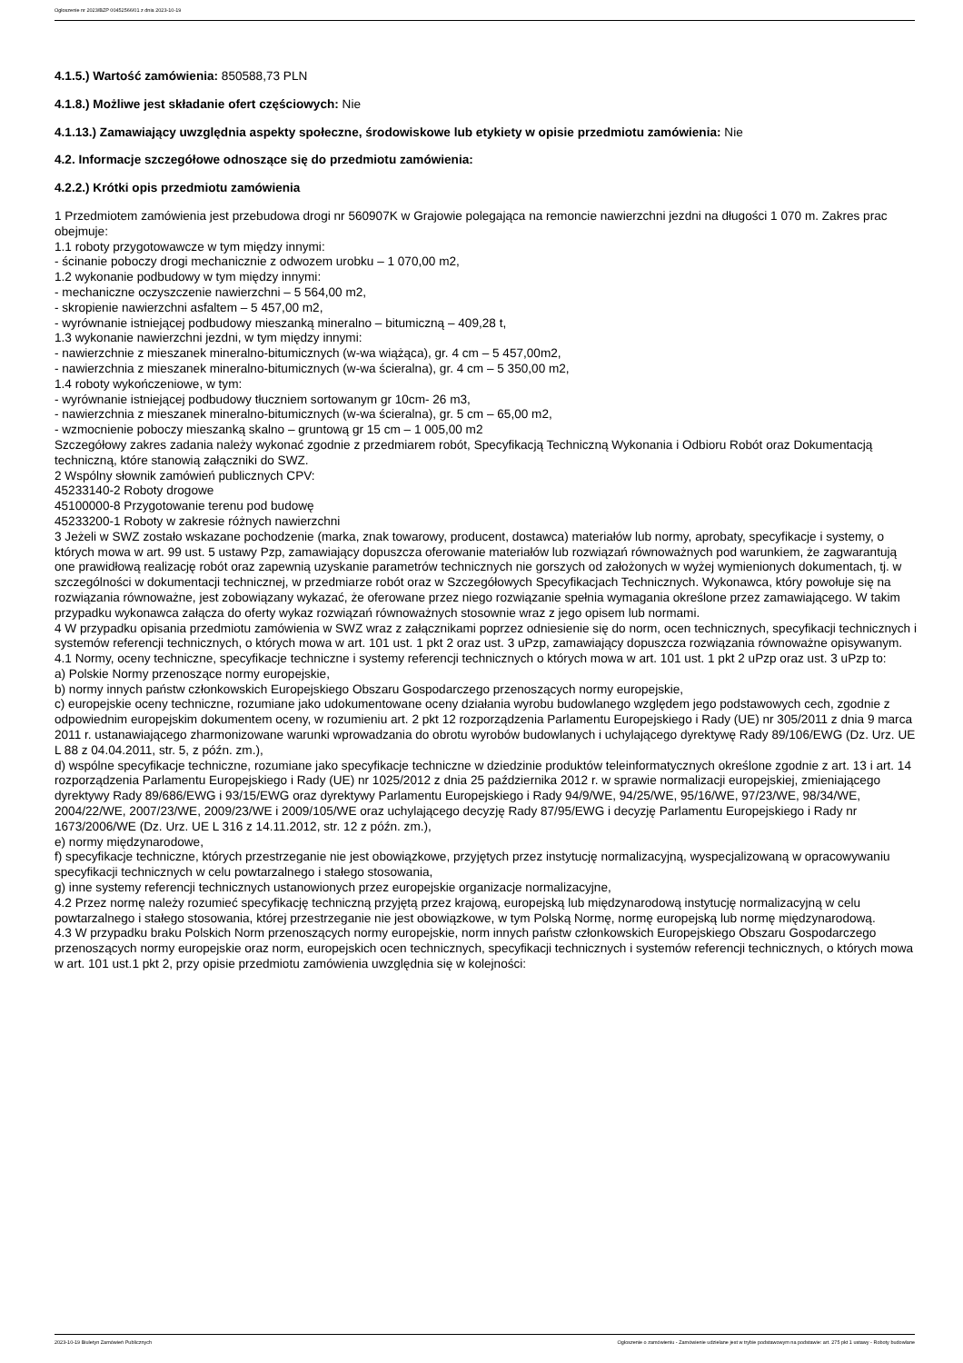Ogłoszenie nr 2023/BZP 00452566/01 z dnia 2023-10-19
4.1.5.) Wartość zamówienia: 850588,73 PLN
4.1.8.) Możliwe jest składanie ofert częściowych: Nie
4.1.13.) Zamawiający uwzględnia aspekty społeczne, środowiskowe lub etykiety w opisie przedmiotu zamówienia: Nie
4.2. Informacje szczegółowe odnoszące się do przedmiotu zamówienia:
4.2.2.) Krótki opis przedmiotu zamówienia
1 Przedmiotem zamówienia jest przebudowa drogi nr 560907K w Grajowie polegająca na remoncie nawierzchni jezdni na długości 1 070 m. Zakres prac obejmuje:
1.1 roboty przygotowawcze w tym między innymi:
- ścinanie poboczy drogi mechanicznie z odwozem urobku – 1 070,00 m2,
1.2 wykonanie podbudowy w tym między innymi:
- mechaniczne oczyszczenie nawierzchni – 5 564,00 m2,
- skropienie nawierzchni asfaltem – 5 457,00 m2,
- wyrównanie istniejącej podbudowy mieszanką mineralno – bitumiczną – 409,28 t,
1.3 wykonanie nawierzchni jezdni, w tym między innymi:
- nawierzchnie z mieszanek mineralno-bitumicznych (w-wa wiążąca), gr. 4 cm – 5 457,00m2,
- nawierzchnia z mieszanek mineralno-bitumicznych (w-wa ścieralna), gr. 4 cm – 5 350,00 m2,
1.4 roboty wykończeniowe, w tym:
- wyrównanie istniejącej podbudowy tłuczniem sortowanym gr 10cm- 26 m3,
- nawierzchnia z mieszanek mineralno-bitumicznych (w-wa ścieralna), gr. 5 cm – 65,00 m2,
- wzmocnienie poboczy mieszanką skalno – gruntową gr 15 cm – 1 005,00 m2
Szczegółowy zakres zadania należy wykonać zgodnie z przedmiarem robót, Specyfikacją Techniczną Wykonania i Odbioru Robót oraz Dokumentacją techniczną, które stanowią załączniki do SWZ.
2 Wspólny słownik zamówień publicznych CPV:
45233140-2 Roboty drogowe
45100000-8 Przygotowanie terenu pod budowę
45233200-1 Roboty w zakresie różnych nawierzchni
3 Jeżeli w SWZ zostało wskazane pochodzenie (marka, znak towarowy, producent, dostawca) materiałów lub normy, aprobaty, specyfikacje i systemy, o których mowa w art. 99 ust. 5 ustawy Pzp, zamawiający dopuszcza oferowanie materiałów lub rozwiązań równoważnych pod warunkiem, że zagwarantują one prawidłową realizację robót oraz zapewnią uzyskanie parametrów technicznych nie gorszych od założonych w wyżej wymienionych dokumentach, tj. w szczególności w dokumentacji technicznej, w przedmiarze robót oraz w Szczegółowych Specyfikacjach Technicznych. Wykonawca, który powołuje się na rozwiązania równoważne, jest zobowiązany wykazać, że oferowane przez niego rozwiązanie spełnia wymagania określone przez zamawiającego. W takim przypadku wykonawca załącza do oferty wykaz rozwiązań równoważnych stosownie wraz z jego opisem lub normami.
4 W przypadku opisania przedmiotu zamówienia w SWZ wraz z załącznikami poprzez odniesienie się do norm, ocen technicznych, specyfikacji technicznych i systemów referencji technicznych, o których mowa w art. 101 ust. 1 pkt 2 oraz ust. 3 uPzp, zamawiający dopuszcza rozwiązania równoważne opisywanym.
4.1 Normy, oceny techniczne, specyfikacje techniczne i systemy referencji technicznych o których mowa w art. 101 ust. 1 pkt 2 uPzp oraz ust. 3 uPzp to:
a) Polskie Normy przenoszące normy europejskie,
b) normy innych państw członkowskich Europejskiego Obszaru Gospodarczego przenoszących normy europejskie,
c) europejskie oceny techniczne, rozumiane jako udokumentowane oceny działania wyrobu budowlanego względem jego podstawowych cech, zgodnie z odpowiednim europejskim dokumentem oceny, w rozumieniu art. 2 pkt 12 rozporządzenia Parlamentu Europejskiego i Rady (UE) nr 305/2011 z dnia 9 marca 2011 r. ustanawiającego zharmonizowane warunki wprowadzania do obrotu wyrobów budowlanych i uchylającego dyrektywę Rady 89/106/EWG (Dz. Urz. UE L 88 z 04.04.2011, str. 5, z późn. zm.),
d) wspólne specyfikacje techniczne, rozumiane jako specyfikacje techniczne w dziedzinie produktów teleinformatycznych określone zgodnie z art. 13 i art. 14 rozporządzenia Parlamentu Europejskiego i Rady (UE) nr 1025/2012 z dnia 25 października 2012 r. w sprawie normalizacji europejskiej, zmieniającego dyrektywy Rady 89/686/EWG i 93/15/EWG oraz dyrektywy Parlamentu Europejskiego i Rady 94/9/WE, 94/25/WE, 95/16/WE, 97/23/WE, 98/34/WE, 2004/22/WE, 2007/23/WE, 2009/23/WE i 2009/105/WE oraz uchylającego decyzję Rady 87/95/EWG i decyzję Parlamentu Europejskiego i Rady nr 1673/2006/WE (Dz. Urz. UE L 316 z 14.11.2012, str. 12 z późn. zm.),
e) normy międzynarodowe,
f) specyfikacje techniczne, których przestrzeganie nie jest obowiązkowe, przyjętych przez instytucję normalizacyjną, wyspecjalizowaną w opracowywaniu specyfikacji technicznych w celu powtarzalnego i stałego stosowania,
g) inne systemy referencji technicznych ustanowionych przez europejskie organizacje normalizacyjne,
4.2 Przez normę należy rozumieć specyfikację techniczną przyjętą przez krajową, europejską lub międzynarodową instytucję normalizacyjną w celu powtarzalnego i stałego stosowania, której przestrzeganie nie jest obowiązkowe, w tym Polską Normę, normę europejską lub normę międzynarodową.
4.3 W przypadku braku Polskich Norm przenoszących normy europejskie, norm innych państw członkowskich Europejskiego Obszaru Gospodarczego przenoszących normy europejskie oraz norm, europejskich ocen technicznych, specyfikacji technicznych i systemów referencji technicznych, o których mowa w art. 101 ust.1 pkt 2, przy opisie przedmiotu zamówienia uwzględnia się w kolejności:
2023-10-19 Biuletyn Zamówień Publicznych Ogłoszenie o zamówieniu - Zamówienie udzielane jest w trybie podstawowym na podstawie: art. 275 pkt 1 ustawy - Roboty budowlane